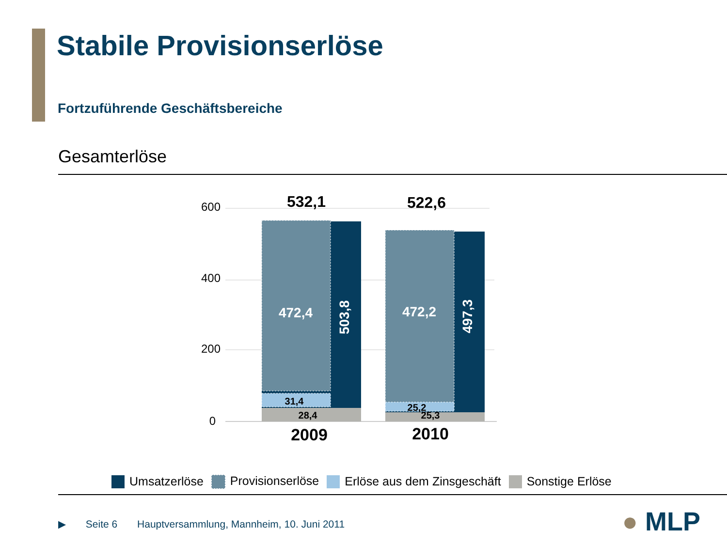Stabile Provisionserlöse
Fortzuführende Geschäftsbereiche
Gesamterlöse
600
400
200
0
532,1
522,6
472,4
472,2
503,8
497,3
31,4
28,4
25,2
25,3
2009
2010
Umsatzerlöse Provisionserlöse Erlöse aus dem Zinsgeschäft Sonstige Erlöse
▶ Seite 6 Hauptversammlung, Mannheim, 10. Juni 2011
● MLP